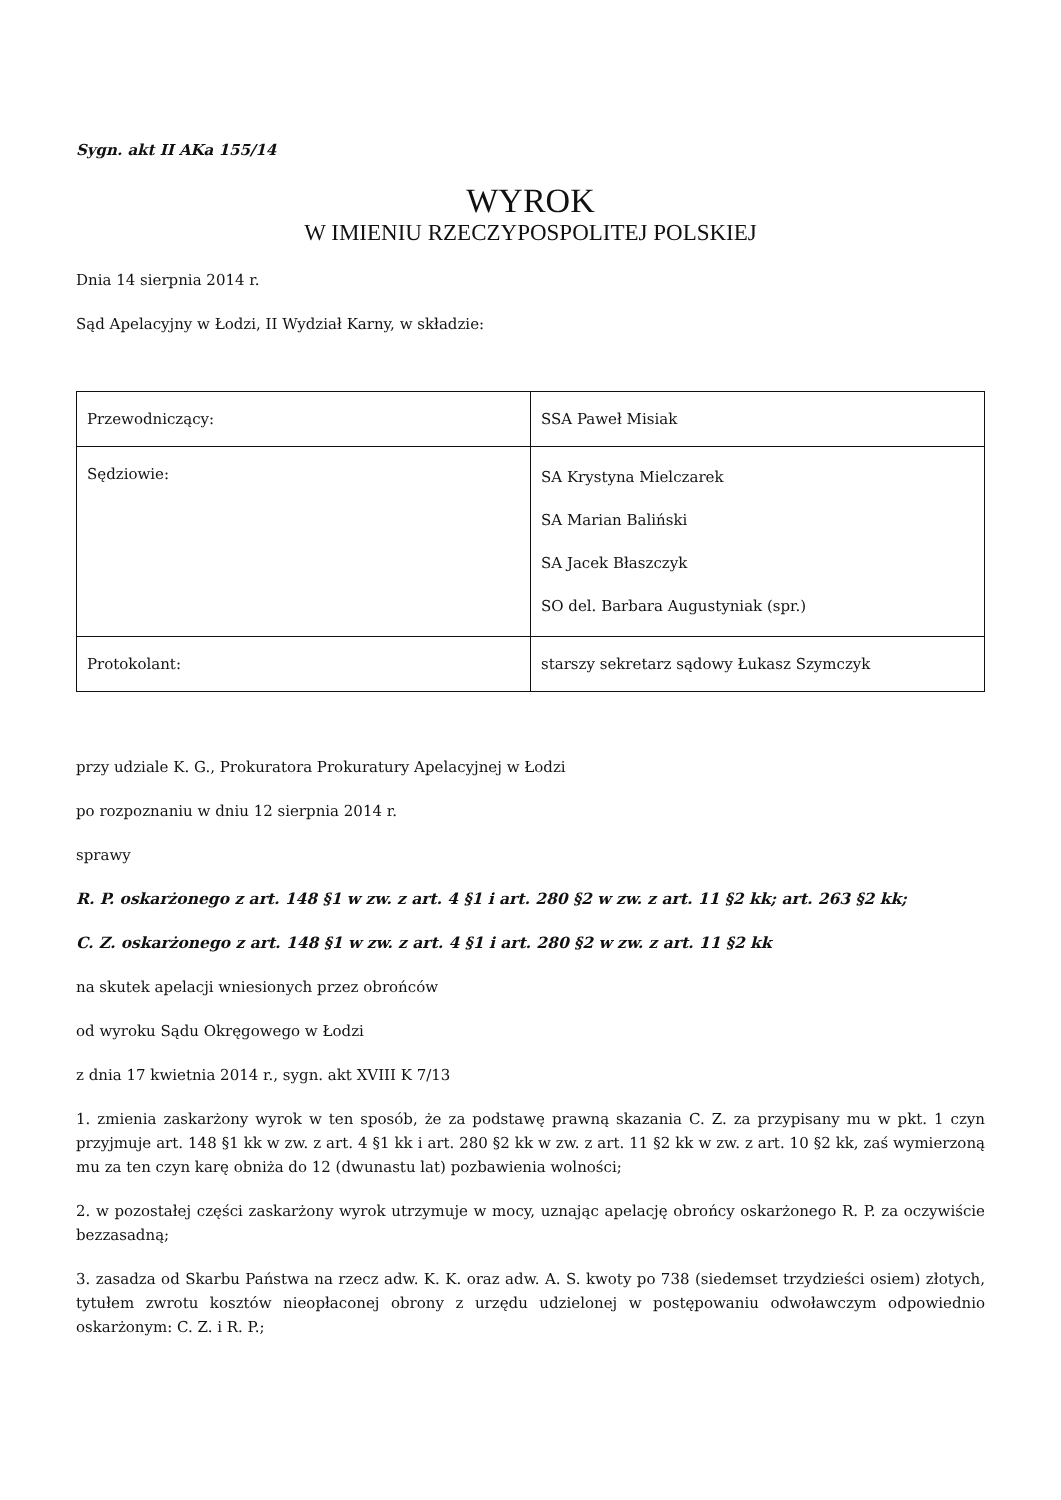Sygn. akt II AKa 155/14
WYROK
W IMIENIU RZECZYPOSPOLITEJ POLSKIEJ
Dnia 14 sierpnia 2014 r.
Sąd Apelacyjny w Łodzi, II Wydział Karny, w składzie:
| Przewodniczący: | SSA Paweł Misiak |
| Sędziowie: | SA Krystyna Mielczarek SA Marian Baliński SA Jacek Błaszczyk SO del. Barbara Augustyniak (spr.) |
| Protokolant: | starszy sekretarz sądowy Łukasz Szymczyk |
przy udziale K. G., Prokuratora Prokuratury Apelacyjnej w Łodzi
po rozpoznaniu w dniu 12 sierpnia 2014 r.
sprawy
R. P. oskarżonego z art. 148 §1 w zw. z art. 4 §1 i art. 280 §2 w zw. z art. 11 §2 kk; art. 263 §2 kk;
C. Z. oskarżonego z art. 148 §1 w zw. z art. 4 §1 i art. 280 §2 w zw. z art. 11 §2 kk
na skutek apelacji wniesionych przez obrońców
od wyroku Sądu Okręgowego w Łodzi
z dnia 17 kwietnia 2014 r., sygn. akt XVIII K 7/13
1. zmienia zaskarżony wyrok w ten sposób, że za podstawę prawną skazania C. Z. za przypisany mu w pkt. 1 czyn przyjmuje art. 148 §1 kk w zw. z art. 4 §1 kk i art. 280 §2 kk w zw. z art. 11 §2 kk w zw. z art. 10 §2 kk, zaś wymierzoną mu za ten czyn karę obniża do 12 (dwunastu lat) pozbawienia wolności;
2. w pozostałej części zaskarżony wyrok utrzymuje w mocy, uznając apelację obrońcy oskarżonego R. P. za oczywiście bezzasadną;
3. zasadza od Skarbu Państwa na rzecz adw. K. K. oraz adw. A. S. kwoty po 738 (siedemset trzydzieści osiem) złotych, tytułem zwrotu kosztów nieopłaconej obrony z urzędu udzielonej w postępowaniu odwoławczym odpowiednio oskarżonym: C. Z. i R. P.;